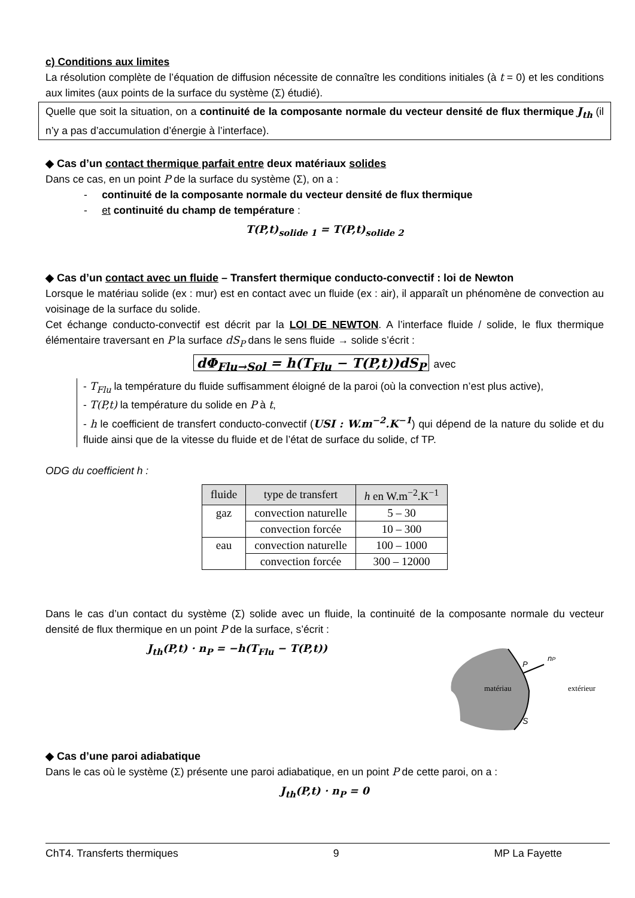c) Conditions aux limites
La résolution complète de l’équation de diffusion nécessite de connaître les conditions initiales (à t = 0) et les conditions aux limites (aux points de la surface du système (Σ) étudié).
Quelle que soit la situation, on a continuité de la composante normale du vecteur densité de flux thermique J<sub>th</sub> (il n’y a pas d’accumulation d’énergie à l’interface).
◆ Cas d’un contact thermique parfait entre deux matériaux solides
Dans ce cas, en un point P de la surface du système (Σ), on a :
- continuité de la composante normale du vecteur densité de flux thermique
- et continuité du champ de température :
T(P,t)<sub>solide 1</sub> = T(P,t)<sub>solide 2</sub>
◆ Cas d’un contact avec un fluide – Transfert thermique conducto-convectif : loi de Newton
Lorsque le matériau solide (ex : mur) est en contact avec un fluide (ex : air), il apparaît un phénomène de convection au voisinage de la surface du solide.
Cet échange conducto-convectif est décrit par la LOI DE NEWTON. A l’interface fluide / solide, le flux thermique élémentaire traversant en P la surface dS<sub>P</sub> dans le sens fluide → solide s’écrit :
dΦ<sub>Flu→Sol</sub> = h(T<sub>Flu</sub> − T(P,t))dS<sub>P</sub> avec
- T<sub>Flu</sub> la température du fluide suffisamment éloigné de la paroi (où la convection n’est plus active),
- T(P,t) la température du solide en P à t,
- h le coefficient de transfert conducto-convectif (USI : W.m<sup>−2</sup>.K<sup>−1</sup>) qui dépend de la nature du solide et du fluide ainsi que de la vitesse du fluide et de l’état de surface du solide, cf TP.
ODG du coefficient h :
| fluide | type de transfert | h en W.m<sup>−2</sup>.K<sup>−1</sup> |
| --- | --- | --- |
| gaz | convection naturelle | 5 – 30 |
| | convection forcée | 10 – 300 |
| eau | convection naturelle | 100 – 1000 |
| | convection forcée | 300 – 12000 |
Dans le cas d’un contact du système (Σ) solide avec un fluide, la continuité de la composante normale du vecteur densité de flux thermique en un point P de la surface, s’écrit :
J<sub>th</sub>(P,t) · n<sub>P</sub> = −h(T<sub>Flu</sub> − T(P,t))
matériau
extérieur
P
nP
S
◆ Cas d’une paroi adiabatique
Dans le cas où le système (Σ) présente une paroi adiabatique, en un point P de cette paroi, on a :
J<sub>th</sub>(P,t) · n<sub>P</sub> = 0
ChT4. Transferts thermiques 9 MP La Fayette